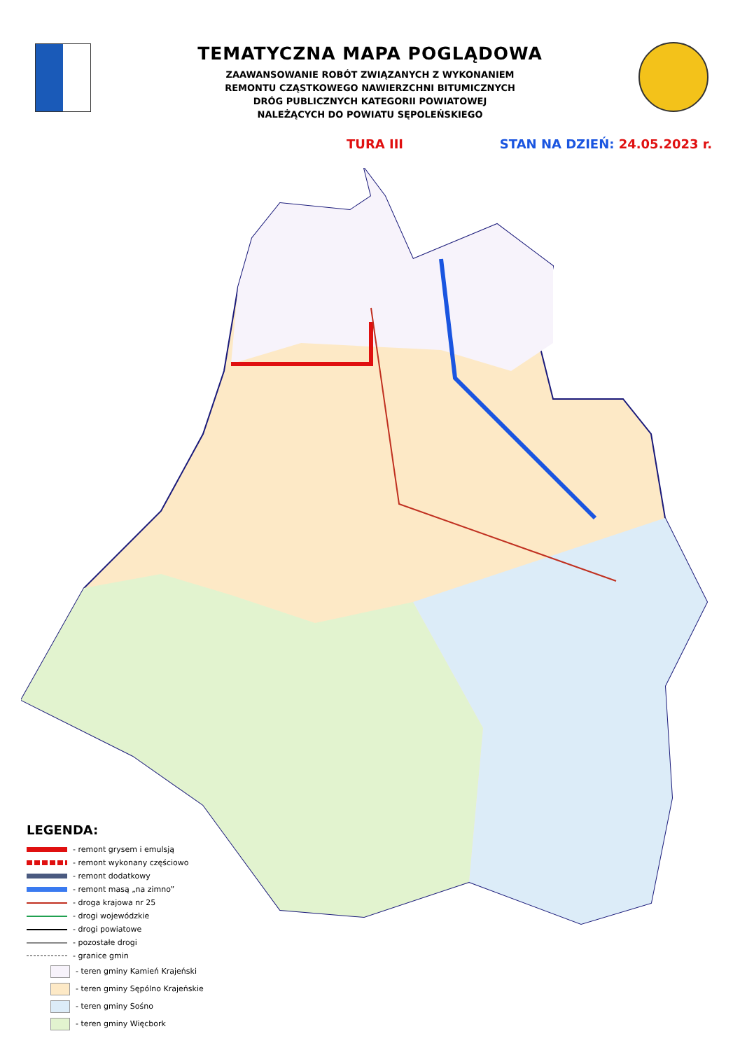TEMATYCZNA MAPA POGLĄDOWA
ZAAWANSOWANIE ROBÓT ZWIĄZANYCH Z WYKONANIEM
REMONTU CZĄSTKOWEGO NAWIERZCHNI BITUMICZNYCH
DRÓG PUBLICZNYCH KATEGORII POWIATOWEJ
NALEŻĄCYCH DO POWIATU SĘPOLEŃSKIEGO
TURA III STAN NA DZIEŃ: 24.05.2023 r.
LEGENDA:
- remont grysem i emulsją
- remont wykonany częściowo
- remont dodatkowy
- remont masą „na zimno”
- droga krajowa nr 25
- drogi wojewódzkie
- drogi powiatowe
- pozostałe drogi
- granice gmin
- teren gminy Kamień Krajeński
- teren gminy Sępólno Krajeńskie
- teren gminy Sośno
- teren gminy Więcbork